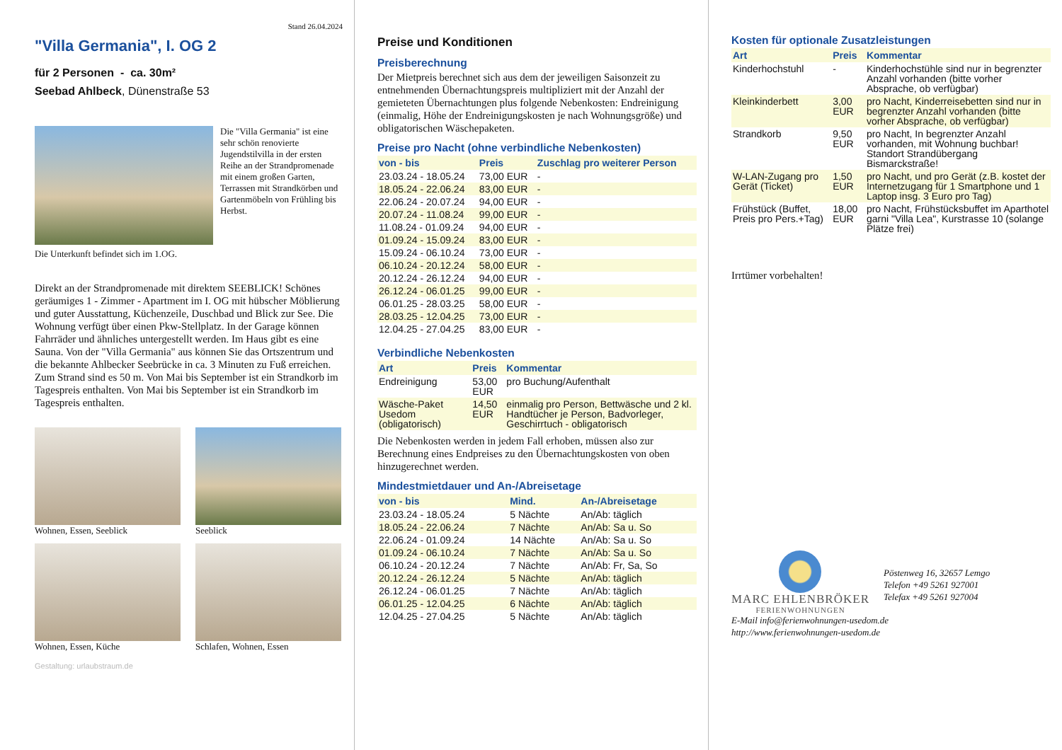Stand 26.04.2024
"Villa Germania", I. OG 2
für 2 Personen - ca. 30m²
Seebad Ahlbeck, Dünenstraße 53
Die "Villa Germania" ist eine sehr schön renovierte Jugendstilvilla in der ersten Reihe an der Strandpromenade mit einem großen Garten, Terrassen mit Strandkörben und Gartenmöbeln von Frühling bis Herbst.
Die Unterkunft befindet sich im 1.OG.
Direkt an der Strandpromenade mit direktem SEEBLICK! Schönes geräumiges 1 - Zimmer - Apartment im I. OG mit hübscher Möblierung und guter Ausstattung, Küchenzeile, Duschbad und Blick zur See. Die Wohnung verfügt über einen Pkw-Stellplatz. In der Garage können Fahrräder und ähnliches untergestellt werden. Im Haus gibt es eine Sauna. Von der "Villa Germania" aus können Sie das Ortszentrum und die bekannte Ahlbecker Seebrücke in ca. 3 Minuten zu Fuß erreichen. Zum Strand sind es 50 m. Von Mai bis September ist ein Strandkorb im Tagespreis enthalten. Von Mai bis September ist ein Strandkorb im Tagespreis enthalten.
Wohnen, Essen, Seeblick
Seeblick
Wohnen, Essen, Küche
Schlafen, Wohnen, Essen
Gestaltung: urlaubstraum.de
Preise und Konditionen
Preisberechnung
Der Mietpreis berechnet sich aus dem der jeweiligen Saisonzeit zu entnehmenden Übernachtungspreis multipliziert mit der Anzahl der gemieteten Übernachtungen plus folgende Nebenkosten: Endreinigung (einmalig, Höhe der Endreinigungskosten je nach Wohnungsgröße) und obligatorischen Wäschepaketen.
Preise pro Nacht (ohne verbindliche Nebenkosten)
| von - bis | Preis | Zuschlag pro weiterer Person |
| --- | --- | --- |
| 23.03.24 - 18.05.24 | 73,00 EUR | - |
| 18.05.24 - 22.06.24 | 83,00 EUR | - |
| 22.06.24 - 20.07.24 | 94,00 EUR | - |
| 20.07.24 - 11.08.24 | 99,00 EUR | - |
| 11.08.24 - 01.09.24 | 94,00 EUR | - |
| 01.09.24 - 15.09.24 | 83,00 EUR | - |
| 15.09.24 - 06.10.24 | 73,00 EUR | - |
| 06.10.24 - 20.12.24 | 58,00 EUR | - |
| 20.12.24 - 26.12.24 | 94,00 EUR | - |
| 26.12.24 - 06.01.25 | 99,00 EUR | - |
| 06.01.25 - 28.03.25 | 58,00 EUR | - |
| 28.03.25 - 12.04.25 | 73,00 EUR | - |
| 12.04.25 - 27.04.25 | 83,00 EUR | - |
Verbindliche Nebenkosten
| Art | Preis | Kommentar |
| --- | --- | --- |
| Endreinigung | 53,00 EUR | pro Buchung/Aufenthalt |
| Wäsche-Paket Usedom (obligatorisch) | 14,50 EUR | einmalig pro Person, Bettwäsche und 2 kl. Handtücher je Person, Badvorleger, Geschirrtuch - obligatorisch |
Die Nebenkosten werden in jedem Fall erhoben, müssen also zur Berechnung eines Endpreises zu den Übernachtungskosten von oben hinzugerechnet werden.
Mindestmietdauer und An-/Abreisetage
| von - bis | Mind. | An-/Abreisetage |
| --- | --- | --- |
| 23.03.24 - 18.05.24 | 5 Nächte | An/Ab: täglich |
| 18.05.24 - 22.06.24 | 7 Nächte | An/Ab: Sa u. So |
| 22.06.24 - 01.09.24 | 14 Nächte | An/Ab: Sa u. So |
| 01.09.24 - 06.10.24 | 7 Nächte | An/Ab: Sa u. So |
| 06.10.24 - 20.12.24 | 7 Nächte | An/Ab: Fr, Sa, So |
| 20.12.24 - 26.12.24 | 5 Nächte | An/Ab: täglich |
| 26.12.24 - 06.01.25 | 7 Nächte | An/Ab: täglich |
| 06.01.25 - 12.04.25 | 6 Nächte | An/Ab: täglich |
| 12.04.25 - 27.04.25 | 5 Nächte | An/Ab: täglich |
Kosten für optionale Zusatzleistungen
| Art | Preis | Kommentar |
| --- | --- | --- |
| Kinderhochstuhl | - | Kinderhochstühle sind nur in begrenzter Anzahl vorhanden (bitte vorher Absprache, ob verfügbar) |
| Kleinkinderbett | 3,00 EUR | pro Nacht, Kinderreisebetten sind nur in begrenzter Anzahl vorhanden (bitte vorher Absprache, ob verfügbar) |
| Strandkorb | 9,50 EUR | pro Nacht, In begrenzter Anzahl vorhanden, mit Wohnung buchbar! Standort Strandübergang Bismarckstraße! |
| W-LAN-Zugang pro Gerät (Ticket) | 1,50 EUR | pro Nacht, und pro Gerät (z.B. kostet der Internetzugang für 1 Smartphone und 1 Laptop insg. 3 Euro pro Tag) |
| Frühstück (Buffet, Preis pro Pers.+Tag) | 18,00 EUR | pro Nacht, Frühstücksbuffet im Aparthotel garni "Villa Lea", Kurstrasse 10 (solange Plätze frei) |
Irrtümer vorbehalten!
MARC EHLENBRÖKER
FERIENWOHNUNGEN
Pöstenweg 16, 32657 Lemgo
Telefon +49 5261 927001
Telefax +49 5261 927004
E-Mail info@ferienwohnungen-usedom.de
http://www.ferienwohnungen-usedom.de